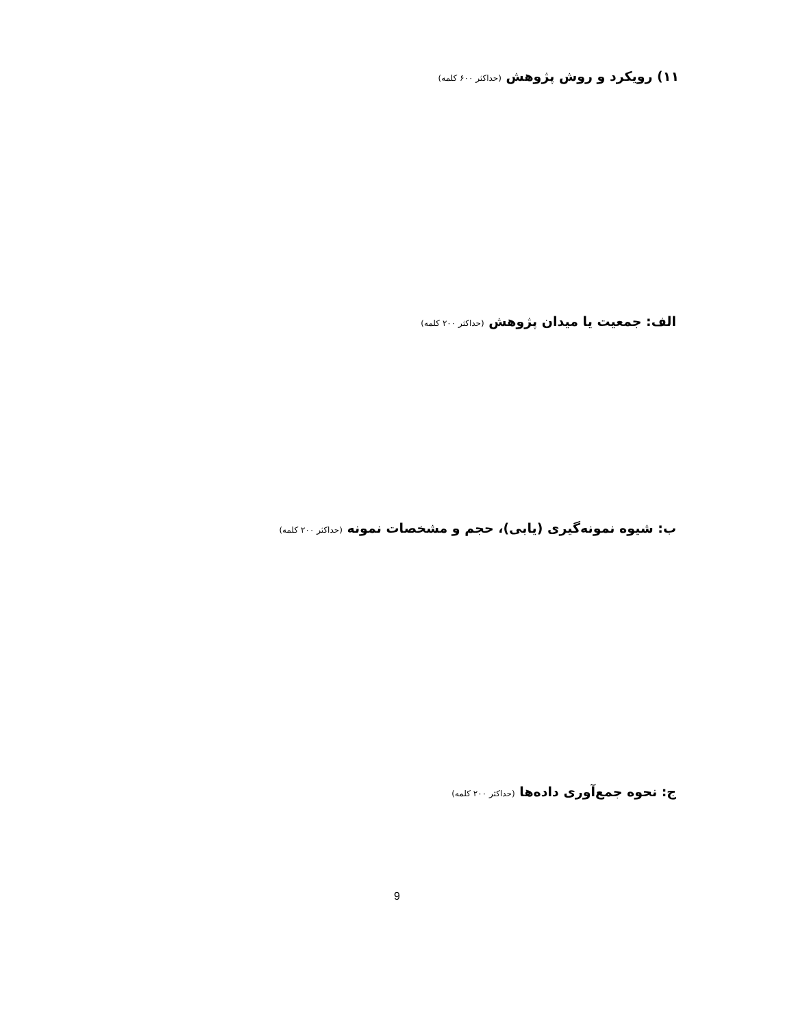۱۱) رویکرد و روش پژوهش (حداکثر ۶۰۰ کلمه)
الف: جمعیت یا میدان پژوهش (حداکثر ۲۰۰ کلمه)
ب: شیوه نمونه‌گیری (یابی)، حجم و مشخصات نمونه (حداکثر ۲۰۰ کلمه)
ج: نحوه جمع‌آوری داده‌ها (حداکثر ۲۰۰ کلمه)
9